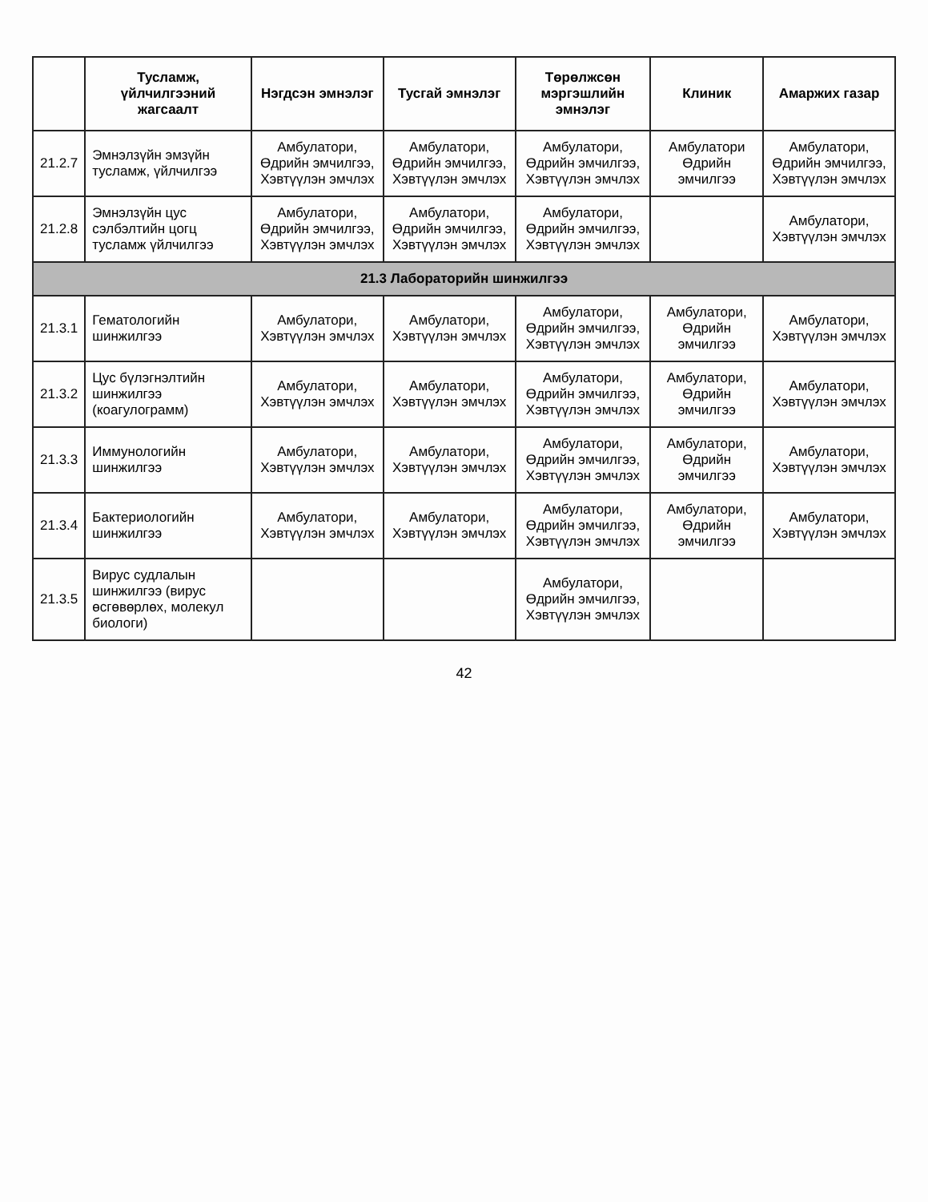| | Тусламж, үйлчилгээний жагсаалт | Нэгдсэн эмнэлэг | Тусгай эмнэлэг | Төрөлжсөн мэргэшлийн эмнэлэг | Клиник | Амаржих газар |
| --- | --- | --- | --- | --- | --- | --- |
| 21.2.7 | Эмнэлзүйн эмзүйн тусламж, үйлчилгээ | Амбулатори, Өдрийн эмчилгээ, Хэвтүүлэн эмчлэх | Амбулатори, Өдрийн эмчилгээ, Хэвтүүлэн эмчлэх | Амбулатори, Өдрийн эмчилгээ, Хэвтүүлэн эмчлэх | Амбулатори Өдрийн эмчилгээ | Амбулатори, Өдрийн эмчилгээ, Хэвтүүлэн эмчлэх |
| 21.2.8 | Эмнэлзүйн цус сэлбэлтийн цогц тусламж үйлчилгээ | Амбулатори, Өдрийн эмчилгээ, Хэвтүүлэн эмчлэх | Амбулатори, Өдрийн эмчилгээ, Хэвтүүлэн эмчлэх | Амбулатори, Өдрийн эмчилгээ, Хэвтүүлэн эмчлэх | | Амбулатори, Хэвтүүлэн эмчлэх |
| 21.3 Лабораторийн шинжилгээ | | | | | | |
| 21.3.1 | Гематологийн шинжилгээ | Амбулатори, Хэвтүүлэн эмчлэх | Амбулатори, Хэвтүүлэн эмчлэх | Амбулатори, Өдрийн эмчилгээ, Хэвтүүлэн эмчлэх | Амбулатори, Өдрийн эмчилгээ | Амбулатори, Хэвтүүлэн эмчлэх |
| 21.3.2 | Цус бүлэгнэлтийн шинжилгээ (коагулограмм) | Амбулатори, Хэвтүүлэн эмчлэх | Амбулатори, Хэвтүүлэн эмчлэх | Амбулатори, Өдрийн эмчилгээ, Хэвтүүлэн эмчлэх | Амбулатори, Өдрийн эмчилгээ | Амбулатори, Хэвтүүлэн эмчлэх |
| 21.3.3 | Иммунологийн шинжилгээ | Амбулатори, Хэвтүүлэн эмчлэх | Амбулатори, Хэвтүүлэн эмчлэх | Амбулатори, Өдрийн эмчилгээ, Хэвтүүлэн эмчлэх | Амбулатори, Өдрийн эмчилгээ | Амбулатори, Хэвтүүлэн эмчлэх |
| 21.3.4 | Бактериологийн шинжилгээ | Амбулатори, Хэвтүүлэн эмчлэх | Амбулатори, Хэвтүүлэн эмчлэх | Амбулатори, Өдрийн эмчилгээ, Хэвтүүлэн эмчлэх | Амбулатори, Өдрийн эмчилгээ | Амбулатори, Хэвтүүлэн эмчлэх |
| 21.3.5 | Вирус судлалын шинжилгээ (вирус өсгөвөрлөх, молекул биологи) | | | Амбулатори, Өдрийн эмчилгээ, Хэвтүүлэн эмчлэх | | |
42